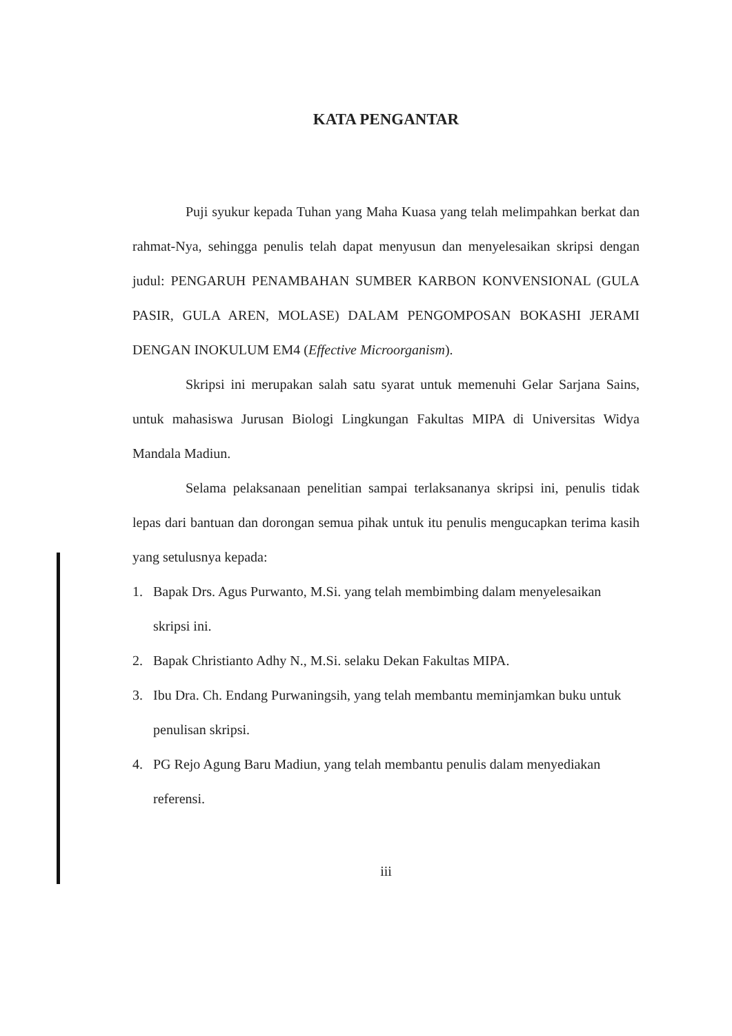KATA PENGANTAR
Puji syukur kepada Tuhan yang Maha Kuasa yang telah melimpahkan berkat dan rahmat-Nya, sehingga penulis telah dapat menyusun dan menyelesaikan skripsi dengan judul: PENGARUH PENAMBAHAN SUMBER KARBON KONVENSIONAL (GULA PASIR, GULA AREN, MOLASE) DALAM PENGOMPOSAN BOKASHI JERAMI DENGAN INOKULUM EM4 (Effective Microorganism).
Skripsi ini merupakan salah satu syarat untuk memenuhi Gelar Sarjana Sains, untuk mahasiswa Jurusan Biologi Lingkungan Fakultas MIPA di Universitas Widya Mandala Madiun.
Selama pelaksanaan penelitian sampai terlaksananya skripsi ini, penulis tidak lepas dari bantuan dan dorongan semua pihak untuk itu penulis mengucapkan terima kasih yang setulusnya kepada:
1. Bapak Drs. Agus Purwanto, M.Si. yang telah membimbing dalam menyelesaikan skripsi ini.
2. Bapak Christianto Adhy N., M.Si. selaku Dekan Fakultas MIPA.
3. Ibu Dra. Ch. Endang Purwaningsih, yang telah membantu meminjamkan buku untuk penulisan skripsi.
4. PG Rejo Agung Baru Madiun, yang telah membantu penulis dalam menyediakan referensi.
iii